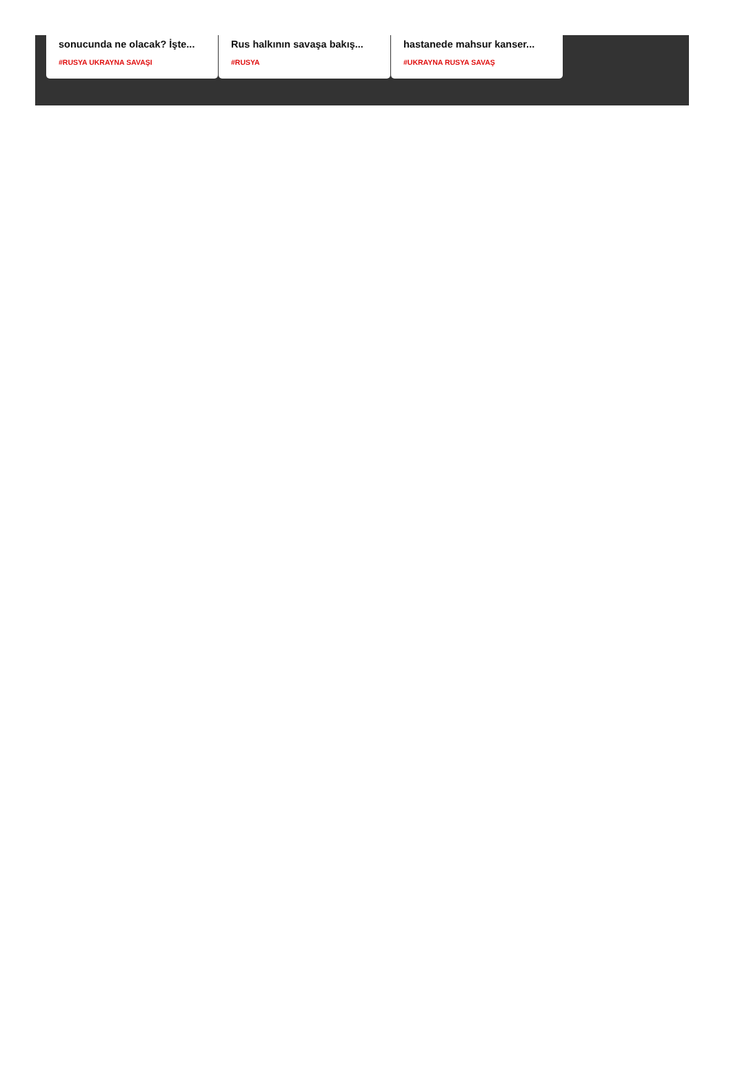sonucunda ne olacak? İşte...
#RUSYA UKRAYNA SAVAŞI
Rus halkının savaşa bakış...
#RUSYA
hastanede mahsur kanser...
#UKRAYNA RUSYA SAVAŞ